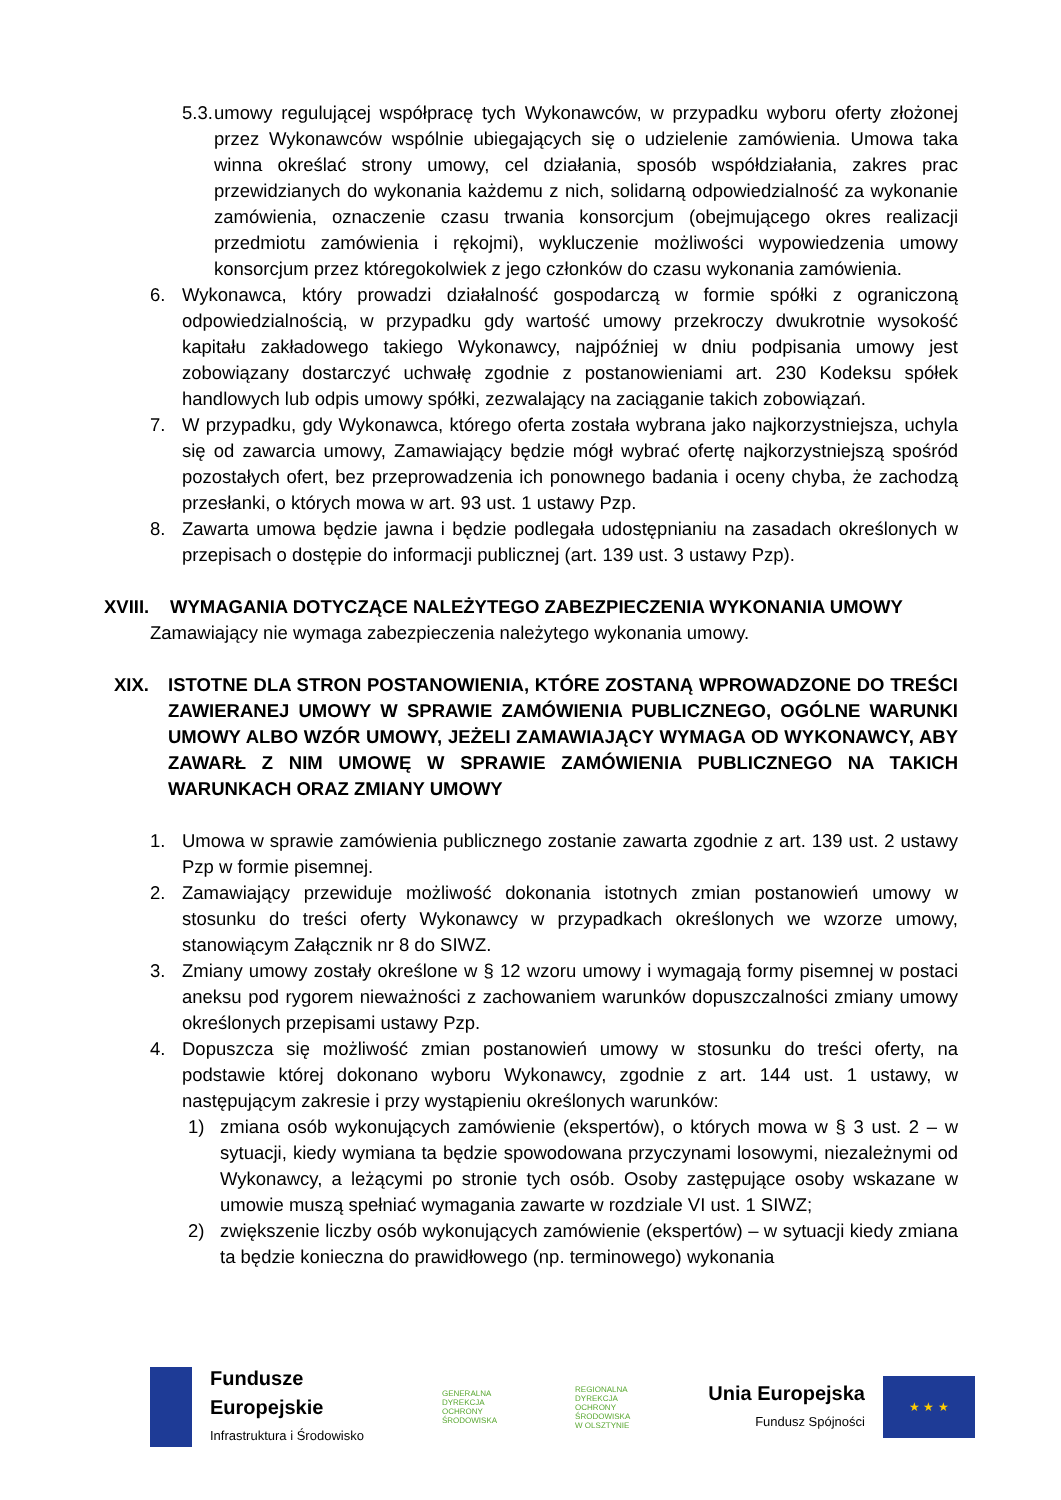5.3. umowy regulującej współpracę tych Wykonawców, w przypadku wyboru oferty złożonej przez Wykonawców wspólnie ubiegających się o udzielenie zamówienia. Umowa taka winna określać strony umowy, cel działania, sposób współdziałania, zakres prac przewidzianych do wykonania każdemu z nich, solidarną odpowiedzialność za wykonanie zamówienia, oznaczenie czasu trwania konsorcjum (obejmującego okres realizacji przedmiotu zamówienia i rękojmi), wykluczenie możliwości wypowiedzenia umowy konsorcjum przez któregokolwiek z jego członków do czasu wykonania zamówienia.
6. Wykonawca, który prowadzi działalność gospodarczą w formie spółki z ograniczoną odpowiedzialnością, w przypadku gdy wartość umowy przekroczy dwukrotnie wysokość kapitału zakładowego takiego Wykonawcy, najpóźniej w dniu podpisania umowy jest zobowiązany dostarczyć uchwałę zgodnie z postanowieniami art. 230 Kodeksu spółek handlowych lub odpis umowy spółki, zezwalający na zaciąganie takich zobowiązań.
7. W przypadku, gdy Wykonawca, którego oferta została wybrana jako najkorzystniejsza, uchyla się od zawarcia umowy, Zamawiający będzie mógł wybrać ofertę najkorzystniejszą spośród pozostałych ofert, bez przeprowadzenia ich ponownego badania i oceny chyba, że zachodzą przesłanki, o których mowa w art. 93 ust. 1 ustawy Pzp.
8. Zawarta umowa będzie jawna i będzie podlegała udostępnianiu na zasadach określonych w przepisach o dostępie do informacji publicznej (art. 139 ust. 3 ustawy Pzp).
XVIII. WYMAGANIA DOTYCZĄCE NALEŻYTEGO ZABEZPIECZENIA WYKONANIA UMOWY
Zamawiający nie wymaga zabezpieczenia należytego wykonania umowy.
XIX. ISTOTNE DLA STRON POSTANOWIENIA, KTÓRE ZOSTANĄ WPROWADZONE DO TREŚCI ZAWIERANEJ UMOWY W SPRAWIE ZAMÓWIENIA PUBLICZNEGO, OGÓLNE WARUNKI UMOWY ALBO WZÓR UMOWY, JEŻELI ZAMAWIAJĄCY WYMAGA OD WYKONAWCY, ABY ZAWARŁ Z NIM UMOWĘ W SPRAWIE ZAMÓWIENIA PUBLICZNEGO NA TAKICH WARUNKACH ORAZ ZMIANY UMOWY
1. Umowa w sprawie zamówienia publicznego zostanie zawarta zgodnie z art. 139 ust. 2 ustawy Pzp w formie pisemnej.
2. Zamawiający przewiduje możliwość dokonania istotnych zmian postanowień umowy w stosunku do treści oferty Wykonawcy w przypadkach określonych we wzorze umowy, stanowiącym Załącznik nr 8 do SIWZ.
3. Zmiany umowy zostały określone w § 12 wzoru umowy i wymagają formy pisemnej w postaci aneksu pod rygorem nieważności z zachowaniem warunków dopuszczalności zmiany umowy określonych przepisami ustawy Pzp.
4. Dopuszcza się możliwość zmian postanowień umowy w stosunku do treści oferty, na podstawie której dokonano wyboru Wykonawcy, zgodnie z art. 144 ust. 1 ustawy, w następującym zakresie i przy wystąpieniu określonych warunków:
1) zmiana osób wykonujących zamówienie (ekspertów), o których mowa w § 3 ust. 2 – w sytuacji, kiedy wymiana ta będzie spowodowana przyczynami losowymi, niezależnymi od Wykonawcy, a leżącymi po stronie tych osób. Osoby zastępujące osoby wskazane w umowie muszą spełniać wymagania zawarte w rozdziale VI ust. 1 SIWZ;
2) zwiększenie liczby osób wykonujących zamówienie (ekspertów) – w sytuacji kiedy zmiana ta będzie konieczna do prawidłowego (np. terminowego) wykonania
Fundusze
Europejskie
Infrastruktura i Środowisko
GENERALNA
DYREKCJA
OCHRONY
ŚRODOWISKA
REGIONALNA
DYREKCJA
OCHRONY
ŚRODOWISKA
W OLSZTYNIE
Unia Europejska
Fundusz Spójności
★ ★ ★